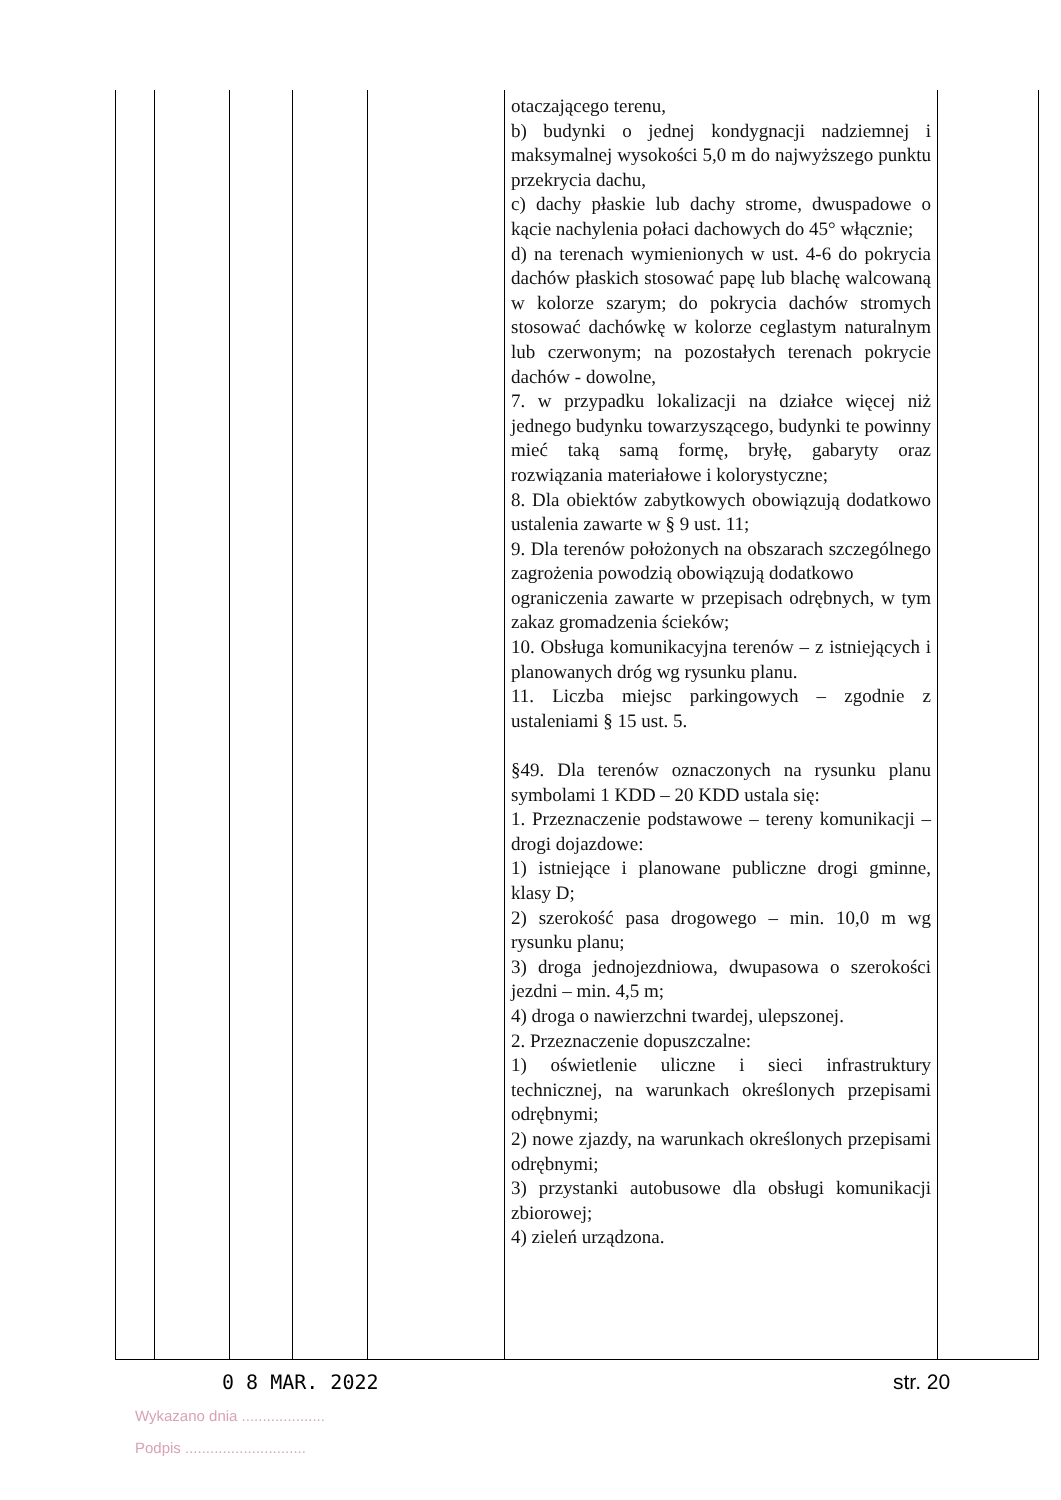| | | | | | otaczającego terenu, b) budynki o jednej kondygnacji nadziemnej i maksymalnej wysokości 5,0 m do najwyższego punktu przekrycia dachu, c) dachy płaskie lub dachy strome, dwuspadowe o kącie nachylenia połaci dachowych do 45° włącznie; d) na terenach wymienionych w ust. 4-6 do pokrycia dachów płaskich stosować papę lub blachę walcowaną w kolorze szarym; do pokrycia dachów stromych stosować dachówkę w kolorze ceglastym naturalnym lub czerwonym; na pozostałych terenach pokrycie dachów - dowolne, 7. w przypadku lokalizacji na działce więcej niż jednego budynku towarzyszącego, budynki te powinny mieć taką samą formę, bryłę, gabaryty oraz rozwiązania materiałowe i kolorystyczne; 8. Dla obiektów zabytkowych obowiązują dodatkowo ustalenia zawarte w § 9 ust. 11; 9. Dla terenów położonych na obszarach szczególnego zagrożenia powodzią obowiązują dodatkowo ograniczenia zawarte w przepisach odrębnych, w tym zakaz gromadzenia ścieków; 10. Obsługa komunikacyjna terenów – z istniejących i planowanych dróg wg rysunku planu. 11. Liczba miejsc parkingowych – zgodnie z ustaleniami § 15 ust. 5. §49. Dla terenów oznaczonych na rysunku planu symbolami 1 KDD – 20 KDD ustala się: 1. Przeznaczenie podstawowe – tereny komunikacji – drogi dojazdowe: 1) istniejące i planowane publiczne drogi gminne, klasy D; 2) szerokość pasa drogowego – min. 10,0 m wg rysunku planu; 3) droga jednojezdniowa, dwupasowa o szerokości jezdni – min. 4,5 m; 4) droga o nawierzchni twardej, ulepszonej. 2. Przeznaczenie dopuszczalne: 1) oświetlenie uliczne i sieci infrastruktury technicznej, na warunkach określonych przepisami odrębnymi; 2) nowe zjazdy, na warunkach określonych przepisami odrębnymi; 3) przystanki autobusowe dla obsługi komunikacji zbiorowej; 4) zieleń urządzona. | |
0 8 MAR. 2022 str. 20
Wykazano dnia ....................
Podpis .............................